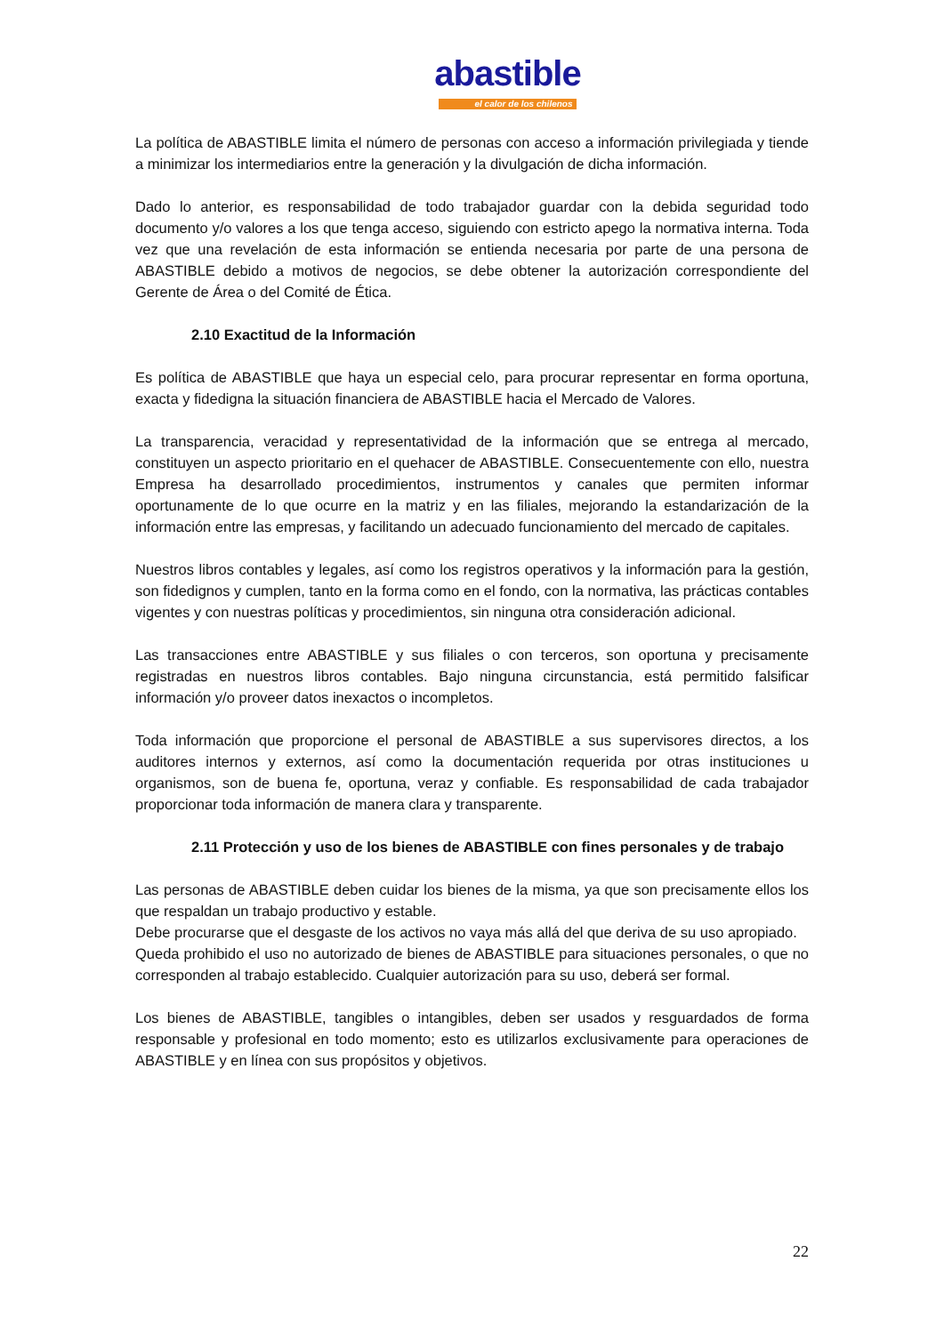abastible
el calor de los chilenos
La política de ABASTIBLE limita el número de personas con acceso a información privilegiada y tiende a minimizar los intermediarios entre la generación y la divulgación de dicha información.
Dado lo anterior, es responsabilidad de todo trabajador guardar con la debida seguridad todo documento y/o valores a los que tenga acceso, siguiendo con estricto apego la normativa interna. Toda vez que una revelación de esta información se entienda necesaria por parte de una persona de ABASTIBLE debido a motivos de negocios, se debe obtener la autorización correspondiente del Gerente de Área o del Comité de Ética.
2.10 Exactitud de la Información
Es política de ABASTIBLE que haya un especial celo, para procurar representar en forma oportuna, exacta y fidedigna la situación financiera de ABASTIBLE hacia el Mercado de Valores.
La transparencia, veracidad y representatividad de la información que se entrega al mercado, constituyen un aspecto prioritario en el quehacer de ABASTIBLE. Consecuentemente con ello, nuestra Empresa ha desarrollado procedimientos, instrumentos y canales que permiten informar oportunamente de lo que ocurre en la matriz y en las filiales, mejorando la estandarización de la información entre las empresas, y facilitando un adecuado funcionamiento del mercado de capitales.
Nuestros libros contables y legales, así como los registros operativos y la información para la gestión, son fidedignos y cumplen, tanto en la forma como en el fondo, con la normativa, las prácticas contables vigentes y con nuestras políticas y procedimientos, sin ninguna otra consideración adicional.
Las transacciones entre ABASTIBLE y sus filiales o con terceros, son oportuna y precisamente registradas en nuestros libros contables. Bajo ninguna circunstancia, está permitido falsificar información y/o proveer datos inexactos o incompletos.
Toda información que proporcione el personal de ABASTIBLE a sus supervisores directos, a los auditores internos y externos, así como la documentación requerida por otras instituciones u organismos, son de buena fe, oportuna, veraz y confiable. Es responsabilidad de cada trabajador proporcionar toda información de manera clara y transparente.
2.11 Protección y uso de los bienes de ABASTIBLE con fines personales y de trabajo
Las personas de ABASTIBLE deben cuidar los bienes de la misma, ya que son precisamente ellos los que respaldan un trabajo productivo y estable.
Debe procurarse que el desgaste de los activos no vaya más allá del que deriva de su uso apropiado.
Queda prohibido el uso no autorizado de bienes de ABASTIBLE para situaciones personales, o que no corresponden al trabajo establecido. Cualquier autorización para su uso, deberá ser formal.
Los bienes de ABASTIBLE, tangibles o intangibles, deben ser usados y resguardados de forma responsable y profesional en todo momento; esto es utilizarlos exclusivamente para operaciones de ABASTIBLE y en línea con sus propósitos y objetivos.
22